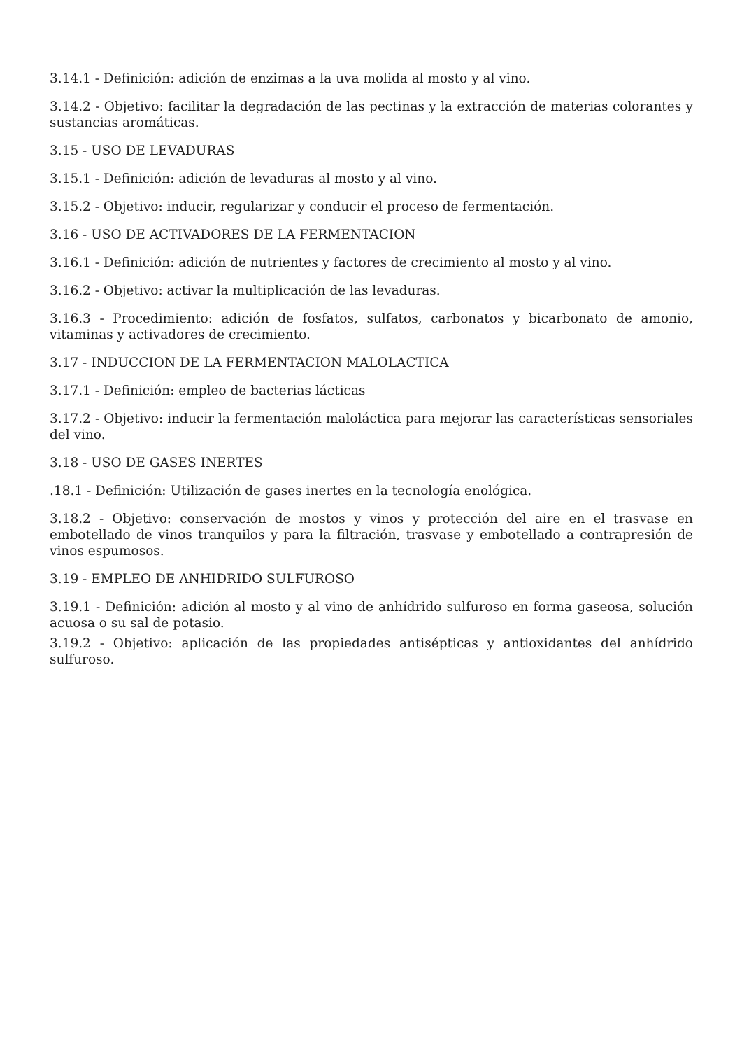3.14.1 - Definición: adición de enzimas a la uva molida al mosto y al vino.
3.14.2 - Objetivo: facilitar la degradación de las pectinas y la extracción de materias colorantes y sustancias aromáticas.
3.15 - USO DE LEVADURAS
3.15.1 - Definición: adición de levaduras al mosto y al vino.
3.15.2 - Objetivo: inducir, regularizar y conducir el proceso de fermentación.
3.16 - USO DE ACTIVADORES DE LA FERMENTACION
3.16.1 - Definición: adición de nutrientes y factores de crecimiento al mosto y al vino.
3.16.2 - Objetivo: activar la multiplicación de las levaduras.
3.16.3 - Procedimiento: adición de fosfatos, sulfatos, carbonatos y bicarbonato de amonio, vitaminas y activadores de crecimiento.
3.17 - INDUCCION DE LA FERMENTACION MALOLACTICA
3.17.1 - Definición: empleo de bacterias lácticas
3.17.2 - Objetivo: inducir la fermentación maloláctica para mejorar las características sensoriales del vino.
3.18 - USO DE GASES INERTES
.18.1 - Definición: Utilización de gases inertes en la tecnología enológica.
3.18.2 - Objetivo: conservación de mostos y vinos y protección del aire en el trasvase en embotellado de vinos tranquilos y para la filtración, trasvase y embotellado a contrapresión de vinos espumosos.
3.19 - EMPLEO DE ANHIDRIDO SULFUROSO
3.19.1 - Definición: adición al mosto y al vino de anhídrido sulfuroso en forma gaseosa, solución acuosa o su sal de potasio.
3.19.2 - Objetivo: aplicación de las propiedades antisépticas y antioxidantes del anhídrido sulfuroso.